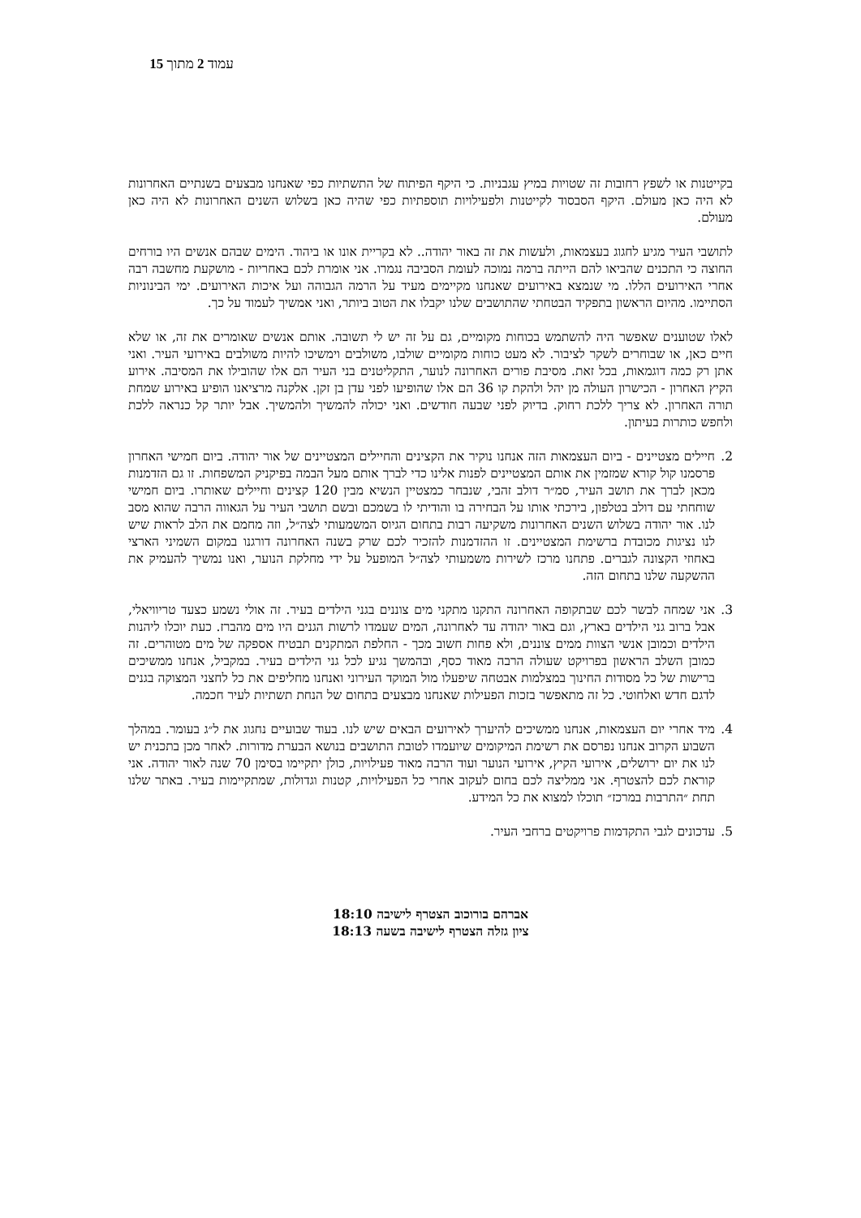עמוד 2 מתוך 15
בקייטנות או לשפץ רחובות זה שטויות במיץ עגבניות. כי היקף הפיתוח של התשתיות כפי שאנחנו מבצעים בשנתיים האחרונות לא היה כאן מעולם. היקף הסבסוד לקייטנות ולפעילויות תוספתיות כפי שהיה כאן בשלוש השנים האחרונות לא היה כאן מעולם.
לתושבי העיר מגיע לחגוג בעצמאות, ולעשות את זה באור יהודה.. לא בקריית אונו או ביהוד. הימים שבהם אנשים היו בורחים החוצה כי התכנים שהביאו להם הייתה ברמה נמוכה לעומת הסביבה נגמרו. אני אומרת לכם באחריות - מושקעת מחשבה רבה אחרי האירועים הללו. מי שנמצא באירועים שאנחנו מקיימים מעיד על הרמה הגבוהה ועל איכות האירועים. ימי הבינוניות הסתיימו. מהיום הראשון בתפקיד הבטחתי שהתושבים שלנו יקבלו את הטוב ביותר, ואני אמשיך לעמוד על כך.
לאלו שטוענים שאפשר היה להשתמש בכוחות מקומיים, גם על זה יש לי תשובה. אותם אנשים שאומרים את זה, או שלא חיים כאן, או שבוחרים לשקר לציבור. לא מעט כוחות מקומיים שולבו, משולבים וימשיכו להיות משולבים באירועי העיר. ואני אתן רק כמה דוגמאות, בכל זאת. מסיבת פורים האחרונה לנוער, התקליטנים בני העיר הם אלו שהובילו את המסיבה. אירוע הקיץ האחרון - הכישרון העולה מן יהל ולהקת קו 36 הם אלו שהופיעו לפני עדן בן זקן. אלקנה מרציאנו הופיע באירוע שמחת תורה האחרון. לא צריך ללכת רחוק. בדיוק לפני שבעה חודשים. ואני יכולה להמשיך ולהמשיך. אבל יותר קל כנראה ללכת ולחפש כותרות בעיתון.
2. חיילים מצטיינים - ביום העצמאות הזה אנחנו נוקיר את הקצינים והחיילים המצטיינים של אור יהודה. ביום חמישי האחרון פרסמנו קול קורא שמזמין את אותם המצטיינים לפנות אלינו כדי לברך אותם מעל הבמה בפיקניק המשפחות. זו גם הזדמנות מכאן לברך את תושב העיר, סמ״ר דולב זהבי, שנבחר כמצטיין הנשיא מבין 120 קצינים וחיילים שאותרו. ביום חמישי שוחחתי עם דולב בטלפון, בירכתי אותו על הבחירה בו והודיתי לו בשמכם ובשם תושבי העיר על הגאווה הרבה שהוא מסב לנו. אור יהודה בשלוש השנים האחרונות משקיעה רבות בתחום הגיוס המשמעותי לצה״ל, וזה מחמם את הלב לראות שיש לנו נציגות מכובדת ברשימת המצטיינים. זו ההזדמנות להזכיר לכם שרק בשנה האחרונה דורגנו במקום השמיני הארצי באחוזי הקצונה לגברים. פתחנו מרכז לשירות משמעותי לצה״ל המופעל על ידי מחלקת הנוער, ואנו נמשיך להעמיק את ההשקעה שלנו בתחום הזה.
3. אני שמחה לבשר לכם שבתקופה האחרונה התקנו מתקני מים צוננים בגני הילדים בעיר. זה אולי נשמע כצעד טריוויאלי, אבל ברוב גני הילדים בארץ, וגם באור יהודה עד לאחרונה, המים שעמדו לרשות הגנים היו מים מהברז. כעת יוכלו ליהנות הילדים וכמובן אנשי הצוות ממים צוננים, ולא פחות חשוב מכך - החלפת המתקנים תבטיח אספקה של מים מטוהרים. זה כמובן השלב הראשון בפרויקט שעולה הרבה מאוד כסף, ובהמשך נגיע לכל גני הילדים בעיר. במקביל, אנחנו ממשיכים ברישות של כל מסודות החינוך במצלמות אבטחה שיפעלו מול המוקד העירוני ואנחנו מחליפים את כל לחצני המצוקה בגנים לדגם חדש ואלחוטי. כל זה מתאפשר בזכות הפעילות שאנחנו מבצעים בתחום של הנחת תשתיות לעיר חכמה.
4. מיד אחרי יום העצמאות, אנחנו ממשיכים להיערך לאירועים הבאים שיש לנו. בעוד שבועיים נחגוג את ל״ג בעומר. במהלך השבוע הקרוב אנחנו נפרסם את רשימת המיקומים שיועמדו לטובת התושבים בנושא הבערת מדורות. לאחר מכן בתכנית יש לנו את יום ירושלים, אירועי הקיץ, אירועי הנוער ועוד הרבה מאוד פעילויות, כולן יתקיימו בסימן 70 שנה לאור יהודה. אני קוראת לכם להצטרף. אני ממליצה לכם בחום לעקוב אחרי כל הפעילויות, קטנות וגדולות, שמתקיימות בעיר. באתר שלנו תחת ״התרבות במרכז״ תוכלו למצוא את כל המידע.
5. עדכונים לגבי התקדמות פרויקטים ברחבי העיר.
אברהם בורוכוב הצטרף לישיבה 18:10
ציון גזלה הצטרף לישיבה בשעה 18:13